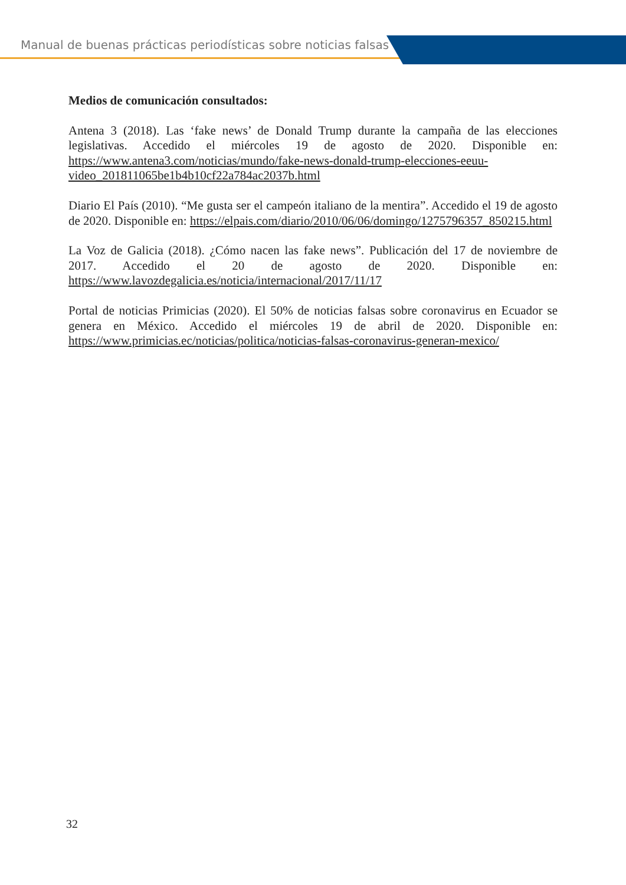Manual de buenas prácticas periodísticas sobre noticias falsas
Medios de comunicación consultados:
Antena 3 (2018). Las ‘fake news’ de Donald Trump durante la campaña de las elecciones legislativas. Accedido el miércoles 19 de agosto de 2020. Disponible en: https://www.antena3.com/noticias/mundo/fake-news-donald-trump-elecciones-eeuu- video_201811065be1b4b10cf22a784ac2037b.html
Diario El País (2010). “Me gusta ser el campeón italiano de la mentira”. Accedido el 19 de agosto de 2020. Disponible en: https://elpais.com/diario/2010/06/06/domingo/1275796357_850215.html
La Voz de Galicia (2018). ¿Cómo nacen las fake news”. Publicación del 17 de noviembre de 2017. Accedido el 20 de agosto de 2020. Disponible en: https://www.lavozdegalicia.es/noticia/internacional/2017/11/17
Portal de noticias Primicias (2020). El 50% de noticias falsas sobre coronavirus en Ecuador se genera en México. Accedido el miércoles 19 de abril de 2020. Disponible en: https://www.primicias.ec/noticias/politica/noticias-falsas-coronavirus-generan-mexico/
32